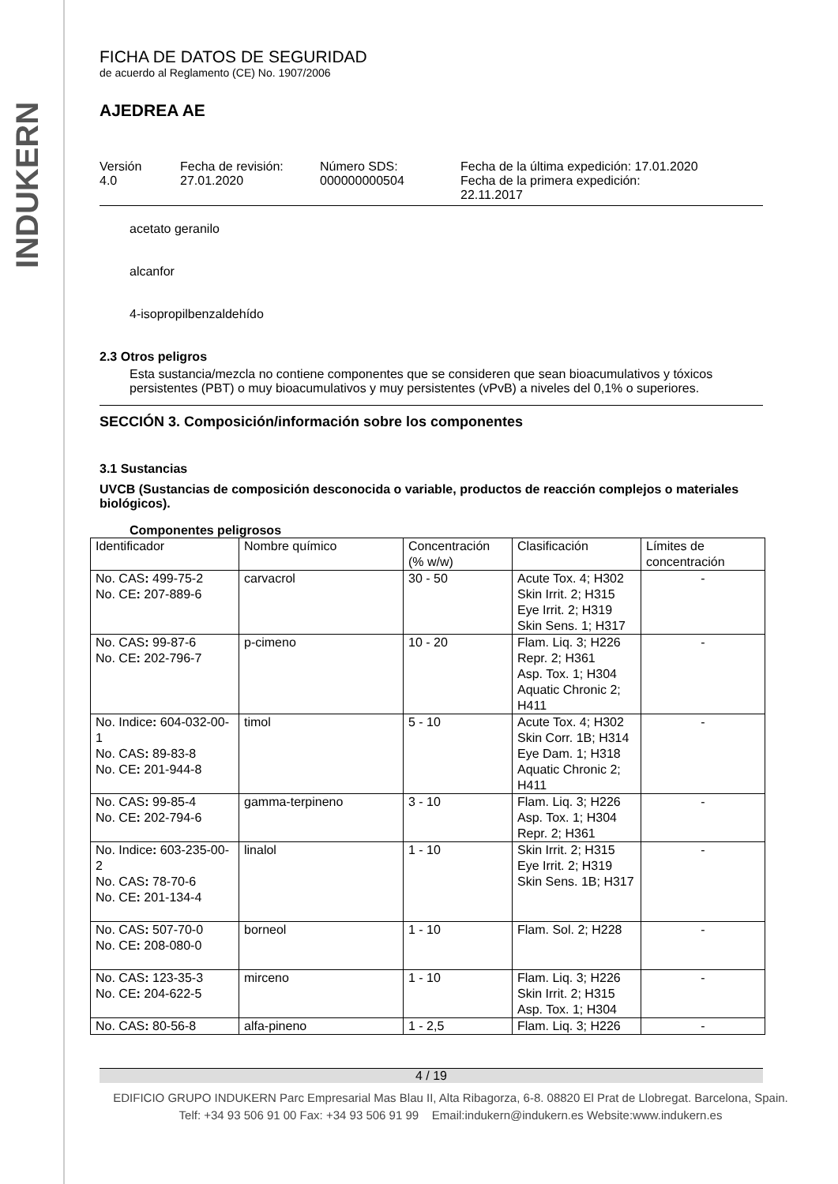INDUKERN
FICHA DE DATOS DE SEGURIDAD
de acuerdo al Reglamento (CE) No. 1907/2006
AJEDREA AE
Versión
4.0
Fecha de revisión:
27.01.2020
Número SDS:
000000000504
Fecha de la última expedición: 17.01.2020
Fecha de la primera expedición:
22.11.2017
acetato geranilo
alcanfor
4-isopropilbenzaldehído
2.3 Otros peligros
Esta sustancia/mezcla no contiene componentes que se consideren que sean bioacumulativos y tóxicos persistentes (PBT) o muy bioacumulativos y muy persistentes (vPvB) a niveles del 0,1% o superiores.
SECCIÓN 3. Composición/información sobre los componentes
3.1 Sustancias
UVCB (Sustancias de composición desconocida o variable, productos de reacción complejos o materiales biológicos).
Componentes peligrosos
| Identificador | Nombre químico | Concentración (% w/w) | Clasificación | Límites de concentración |
| No. CAS : 499-75-2 No. CE : 207-889-6 | carvacrol | 30 - 50 | Acute Tox. 4; H302 Skin Irrit. 2; H315 Eye Irrit. 2; H319 Skin Sens. 1; H317 | - |
| No. CAS : 99-87-6 No. CE : 202-796-7 | p-cimeno | 10 - 20 | Flam. Liq. 3; H226 Repr. 2; H361 Asp. Tox. 1; H304 Aquatic Chronic 2; H411 | - |
| No. Indice : 604-032-00-1 No. CAS : 89-83-8 No. CE : 201-944-8 | timol | 5 - 10 | Acute Tox. 4; H302 Skin Corr. 1B; H314 Eye Dam. 1; H318 Aquatic Chronic 2; H411 | - |
| No. CAS : 99-85-4 No. CE : 202-794-6 | gamma-terpineno | 3 - 10 | Flam. Liq. 3; H226 Asp. Tox. 1; H304 Repr. 2; H361 | - |
| No. Indice : 603-235-00-2 No. CAS : 78-70-6 No. CE : 201-134-4 | linalol | 1 - 10 | Skin Irrit. 2; H315 Eye Irrit. 2; H319 Skin Sens. 1B; H317 | - |
| No. CAS : 507-70-0 No. CE : 208-080-0 | borneol | 1 - 10 | Flam. Sol. 2; H228 | - |
| No. CAS : 123-35-3 No. CE : 204-622-5 | mirceno | 1 - 10 | Flam. Liq. 3; H226 Skin Irrit. 2; H315 Asp. Tox. 1; H304 | - |
| No. CAS : 80-56-8 | alfa-pineno | 1 - 2,5 | Flam. Liq. 3; H226 | - |
4 / 19
EDIFICIO GRUPO INDUKERN Parc Empresarial Mas Blau II, Alta Ribagorza, 6-8. 08820 El Prat de Llobregat. Barcelona, Spain.
Telf: +34 93 506 91 00 Fax: +34 93 506 91 99 Email:indukern@indukern.es Website:www.indukern.es